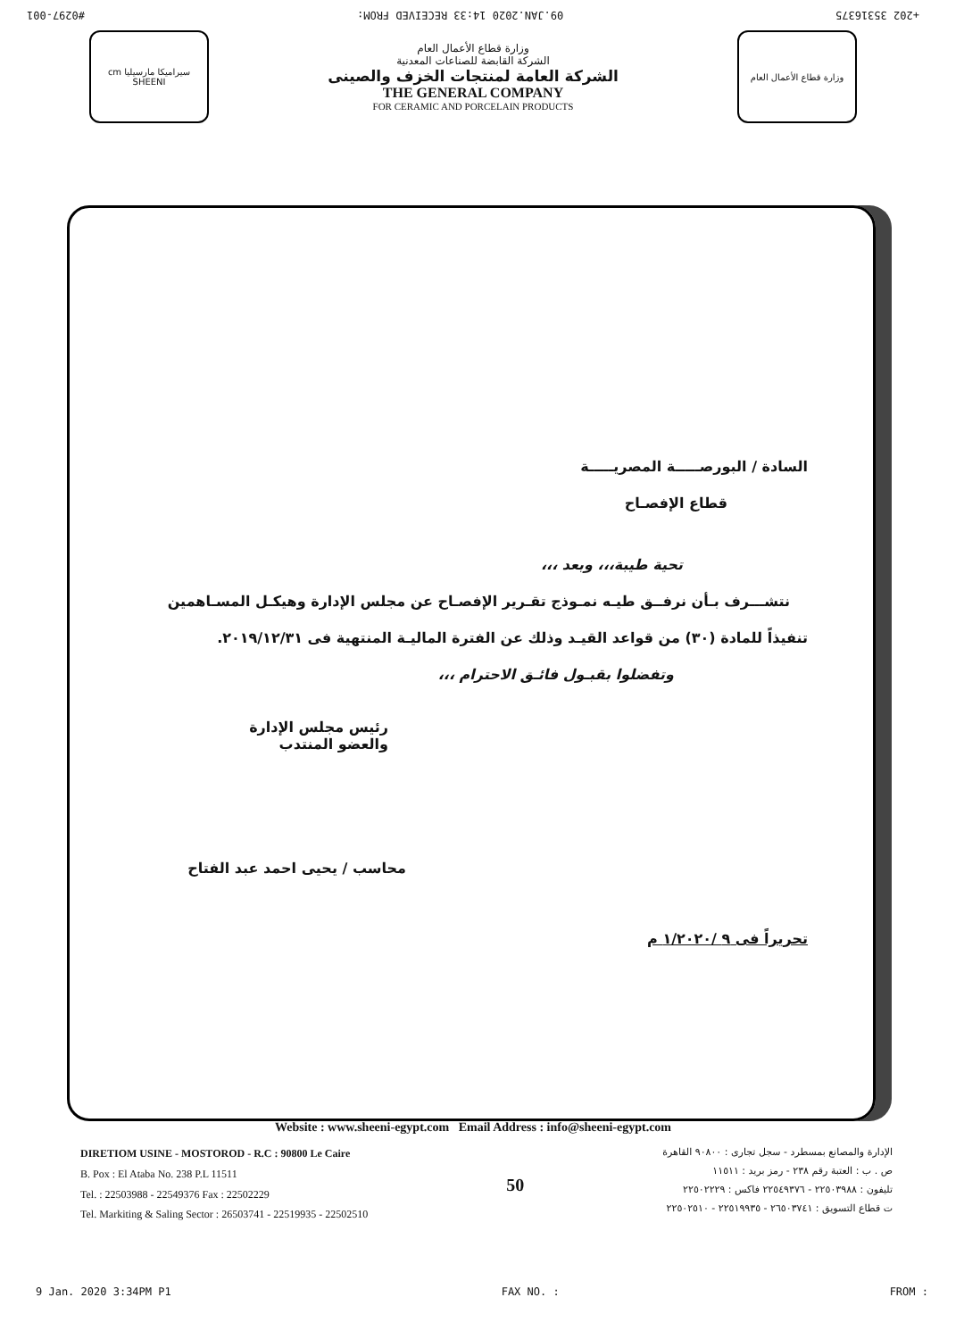#0297-001 09.JAN.2020 14:33 RECEIVED FROM: +202 35316375
cm سيراميكا مارسيليا SHEENI
وزارة قطاع الأعمال العام
الشركة القابضة للصناعات المعدنية
الشركة العامة لمنتجات الخزف والصينى
THE GENERAL COMPANY
FOR CERAMIC AND PORCELAIN PRODUCTS
وزارة قطاع الأعمال العام
السادة / البورصـــــة المصريـــــة
قطاع الإفصـاح
تحية طيبة،،، وبعد ،،،
نتشـــرف بـأن نرفــق طيـه نمـوذج تقـرير الإفصـاح عن مجلس الإدارة وهيكـل المسـاهمين
تنفيذاً للمادة (٣٠) من قواعد القيـد وذلك عن الفترة الماليـة المنتهية فى ٢٠١٩/١٢/٣١.
وتفضلوا بقبـول فائـق الاحترام ،،،
رئيس مجلس الإدارة
والعضو المنتدب
محاسب / يحيى احمد عبد الفتاح
تحريراً فى ٩ /١/٢٠٢٠ م
Website : www.sheeni-egypt.com Email Address : info@sheeni-egypt.com
DIRETIOM USINE - MOSTOROD - R.C : 90800 Le Caire
B. Pox : El Ataba No. 238 P.L 11511
Tel. : 22503988 - 22549376 Fax : 22502229
Tel. Markiting & Saling Sector : 26503741 - 22519935 - 22502510
50
الإدارة والمصانع بمسطرد - سجل تجارى : ٩٠٨٠٠ القاهرة
ص . ب : العتبة رقم ٢٣٨ - رمز بريد : ١١٥١١
تليفون : ٢٢٥٠٣٩٨٨ - ٢٢٥٤٩٣٧٦ فاكس : ٢٢٥٠٢٢٢٩
ت قطاع التسويق : ٢٦٥٠٣٧٤١ - ٢٢٥١٩٩٣٥ - ٢٢٥٠٢٥١٠
9 Jan. 2020 3:34PM P1 FAX NO. : FROM :